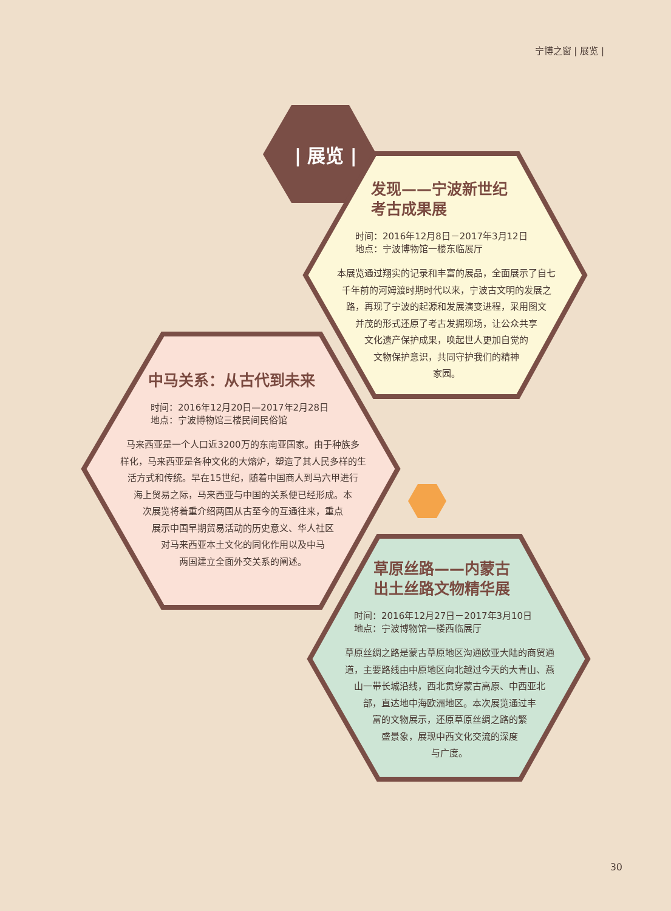宁博之窗 | 展览 |
| 展览 |
发现——宁波新世纪
考古成果展
时间：2016年12月8日－2017年3月12日
地点：宁波博物馆一楼东临展厅
本展览通过翔实的记录和丰富的展品，全面展示了自七
千年前的河姆渡时期时代以来，宁波古文明的发展之
路，再现了宁波的起源和发展演变进程，采用图文
并茂的形式还原了考古发掘现场，让公众共享
文化遗产保护成果，唤起世人更加自觉的
文物保护意识，共同守护我们的精神
家园。
中马关系：从古代到未来
时间：2016年12月20日—2017年2月28日
地点：宁波博物馆三楼民间民俗馆
马来西亚是一个人口近3200万的东南亚国家。由于种族多
样化，马来西亚是各种文化的大熔炉，塑造了其人民多样的生
活方式和传统。早在15世纪，随着中国商人到马六甲进行
海上贸易之际，马来西亚与中国的关系便已经形成。本
次展览将着重介绍两国从古至今的互通往来，重点
展示中国早期贸易活动的历史意义、华人社区
对马来西亚本土文化的同化作用以及中马
两国建立全面外交关系的阐述。
草原丝路——内蒙古
出土丝路文物精华展
时间：2016年12月27日－2017年3月10日
地点：宁波博物馆一楼西临展厅
草原丝绸之路是蒙古草原地区沟通欧亚大陆的商贸通
道，主要路线由中原地区向北越过今天的大青山、燕
山一带长城沿线，西北贯穿蒙古高原、中西亚北
部，直达地中海欧洲地区。本次展览通过丰
富的文物展示，还原草原丝绸之路的繁
盛景象，展现中西文化交流的深度
与广度。
30